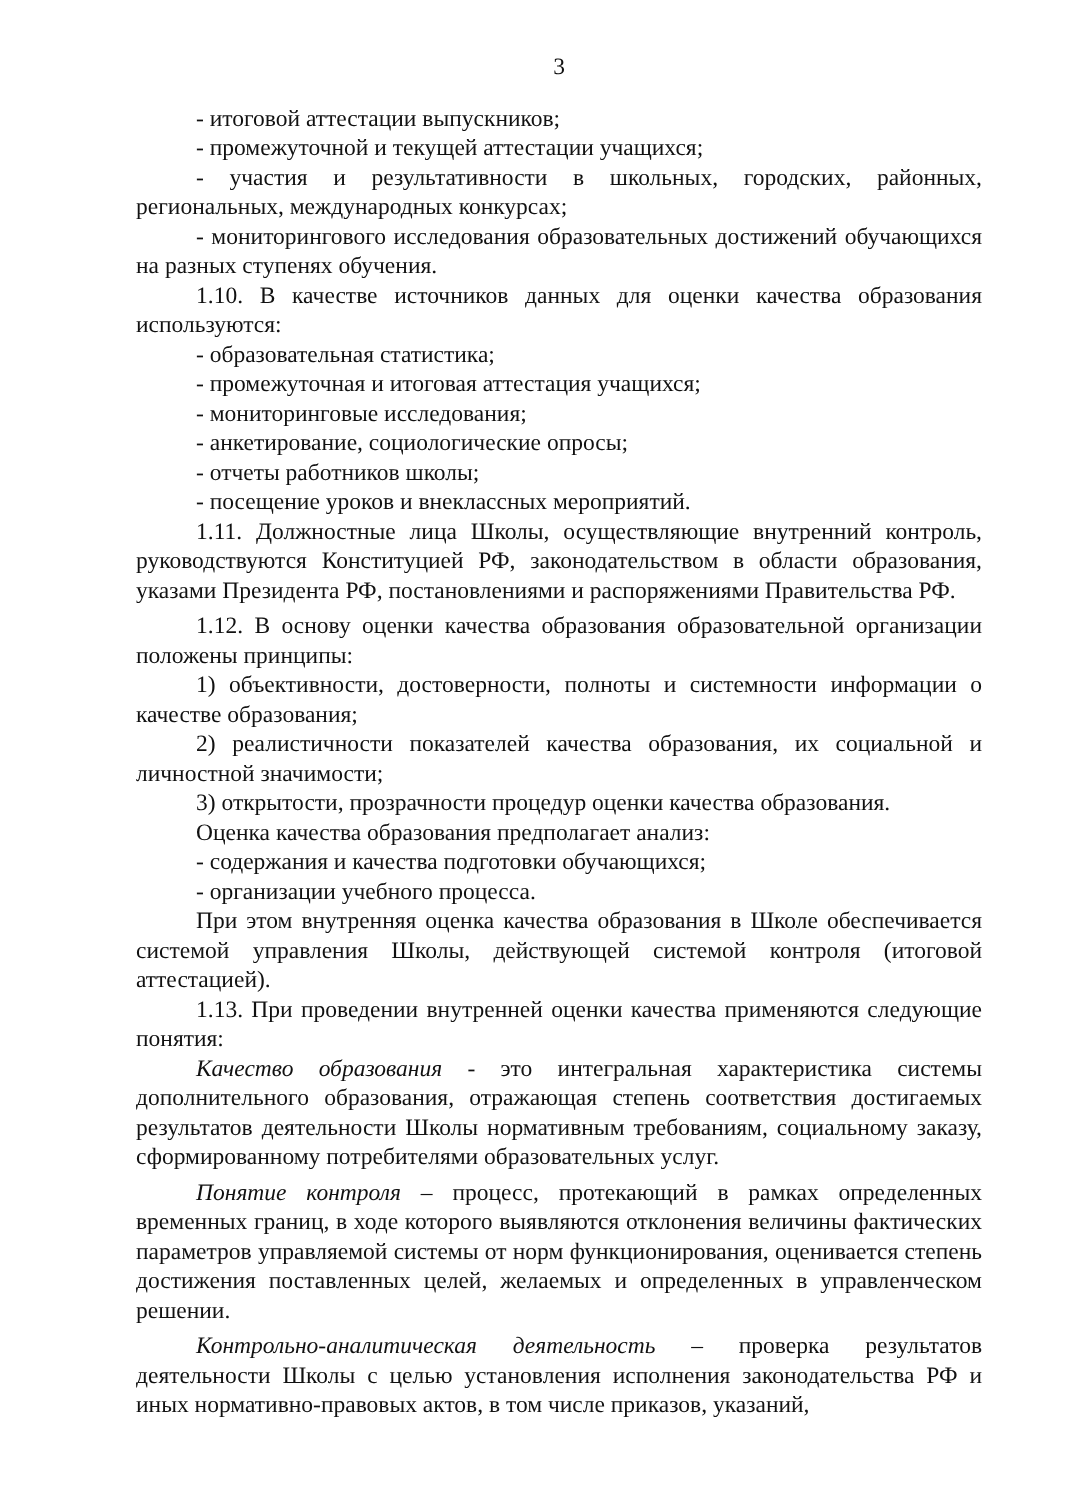3
- итоговой аттестации выпускников;
- промежуточной и текущей аттестации учащихся;
- участия и результативности в школьных, городских, районных, региональных, международных конкурсах;
- мониторингового исследования образовательных достижений обучающихся на разных ступенях обучения.
1.10. В качестве источников данных для оценки качества образования используются:
- образовательная статистика;
- промежуточная и итоговая аттестация учащихся;
- мониторинговые исследования;
- анкетирование, социологические опросы;
- отчеты работников школы;
- посещение уроков и внеклассных мероприятий.
1.11. Должностные лица Школы, осуществляющие внутренний контроль, руководствуются Конституцией РФ, законодательством в области образования, указами Президента РФ, постановлениями и распоряжениями Правительства РФ.
1.12. В основу оценки качества образования образовательной организации положены принципы:
1) объективности, достоверности, полноты и системности информации о качестве образования;
2) реалистичности показателей качества образования, их социальной и личностной значимости;
3) открытости, прозрачности процедур оценки качества образования.
Оценка качества образования предполагает анализ:
- содержания и качества подготовки обучающихся;
- организации учебного процесса.
При этом внутренняя оценка качества образования в Школе обеспечивается системой управления Школы, действующей системой контроля (итоговой аттестацией).
1.13. При проведении внутренней оценки качества применяются следующие понятия:
Качество образования - это интегральная характеристика системы дополнительного образования, отражающая степень соответствия достигаемых результатов деятельности Школы нормативным требованиям, социальному заказу, сформированному потребителями образовательных услуг.
Понятие контроля – процесс, протекающий в рамках определенных временных границ, в ходе которого выявляются отклонения величины фактических параметров управляемой системы от норм функционирования, оценивается степень достижения поставленных целей, желаемых и определенных в управленческом решении.
Контрольно-аналитическая деятельность – проверка результатов деятельности Школы с целью установления исполнения законодательства РФ и иных нормативно-правовых актов, в том числе приказов, указаний,